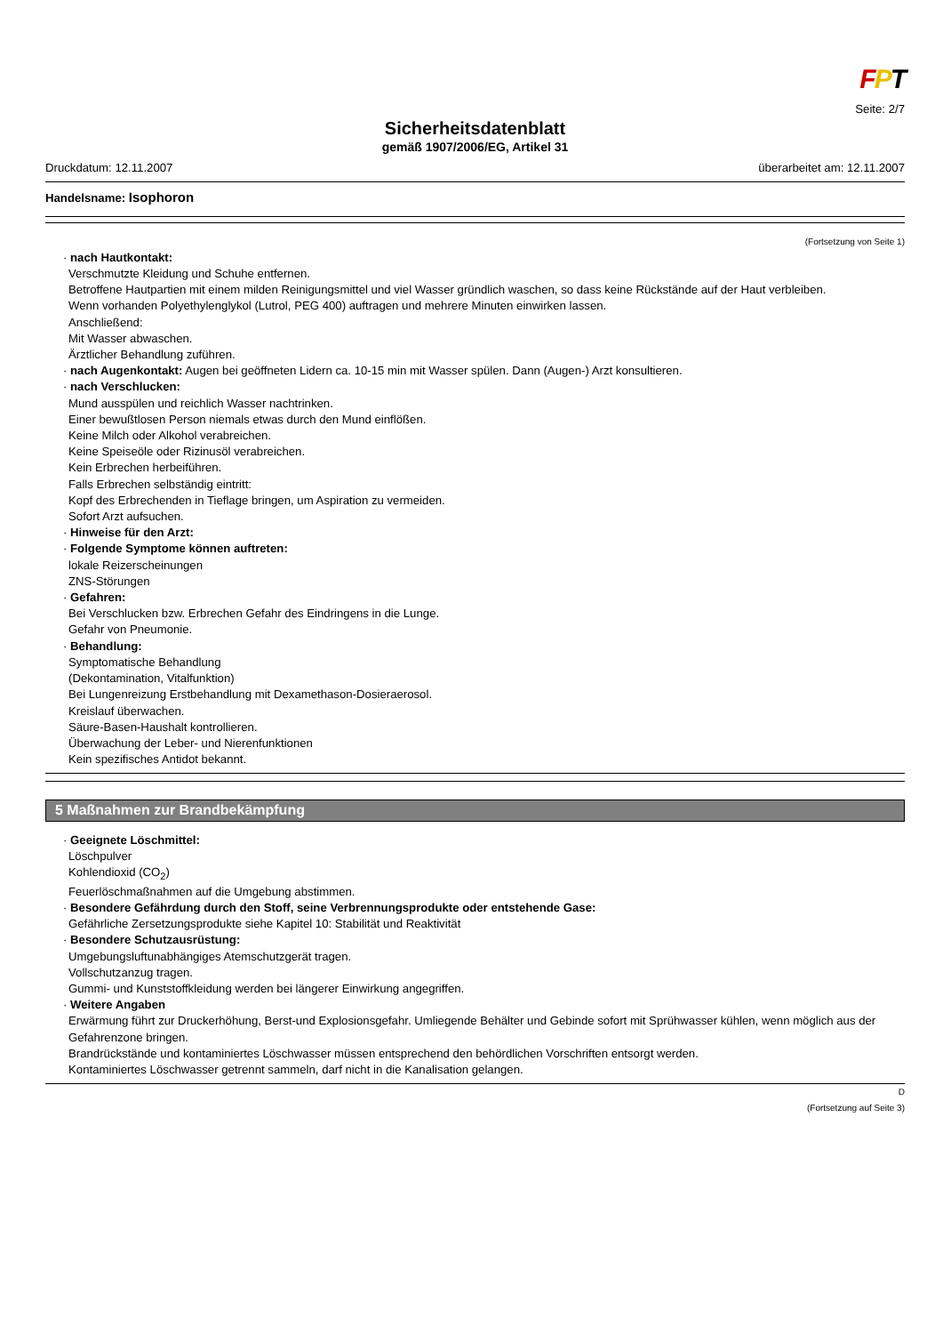FPT
Seite: 2/7
Sicherheitsdatenblatt
gemäß 1907/2006/EG, Artikel 31
Druckdatum: 12.11.2007 überarbeitet am: 12.11.2007
Handelsname: Isophoron
(Fortsetzung von Seite 1)
· nach Hautkontakt:
Verschmutzte Kleidung und Schuhe entfernen.
Betroffene Hautpartien mit einem milden Reinigungsmittel und viel Wasser gründlich waschen, so dass keine Rückstände auf der Haut verbleiben.
Wenn vorhanden Polyethylenglykol (Lutrol, PEG 400) auftragen und mehrere Minuten einwirken lassen.
Anschließend:
Mit Wasser abwaschen.
Ärztlicher Behandlung zuführen.
· nach Augenkontakt: Augen bei geöffneten Lidern ca. 10-15 min mit Wasser spülen. Dann (Augen-) Arzt konsultieren.
· nach Verschlucken:
Mund ausspülen und reichlich Wasser nachtrinken.
Einer bewußtlosen Person niemals etwas durch den Mund einflößen.
Keine Milch oder Alkohol verabreichen.
Keine Speiseöle oder Rizinusöl verabreichen.
Kein Erbrechen herbeiführen.
Falls Erbrechen selbständig eintritt:
Kopf des Erbrechenden in Tieflage bringen, um Aspiration zu vermeiden.
Sofort Arzt aufsuchen.
· Hinweise für den Arzt:
· Folgende Symptome können auftreten:
lokale Reizerscheinungen
ZNS-Störungen
· Gefahren:
Bei Verschlucken bzw. Erbrechen Gefahr des Eindringens in die Lunge.
Gefahr von Pneumonie.
· Behandlung:
Symptomatische Behandlung
(Dekontamination, Vitalfunktion)
Bei Lungenreizung Erstbehandlung mit Dexamethason-Dosieraerosol.
Kreislauf überwachen.
Säure-Basen-Haushalt kontrollieren.
Überwachung der Leber- und Nierenfunktionen
Kein spezifisches Antidot bekannt.
5 Maßnahmen zur Brandbekämpfung
· Geeignete Löschmittel:
Löschpulver
Kohlendioxid (CO<sub>2</sub>)
Feuerlöschmaßnahmen auf die Umgebung abstimmen.
· Besondere Gefährdung durch den Stoff, seine Verbrennungsprodukte oder entstehende Gase:
Gefährliche Zersetzungsprodukte siehe Kapitel 10: Stabilität und Reaktivität
· Besondere Schutzausrüstung:
Umgebungsluftunabhängiges Atemschutzgerät tragen.
Vollschutzanzug tragen.
Gummi- und Kunststoffkleidung werden bei längerer Einwirkung angegriffen.
· Weitere Angaben
Erwärmung führt zur Druckerhöhung, Berst-und Explosionsgefahr. Umliegende Behälter und Gebinde sofort mit Sprühwasser kühlen, wenn möglich aus der Gefahrenzone bringen.
Brandrückstände und kontaminiertes Löschwasser müssen entsprechend den behördlichen Vorschriften entsorgt werden.
Kontaminiertes Löschwasser getrennt sammeln, darf nicht in die Kanalisation gelangen.
D
(Fortsetzung auf Seite 3)